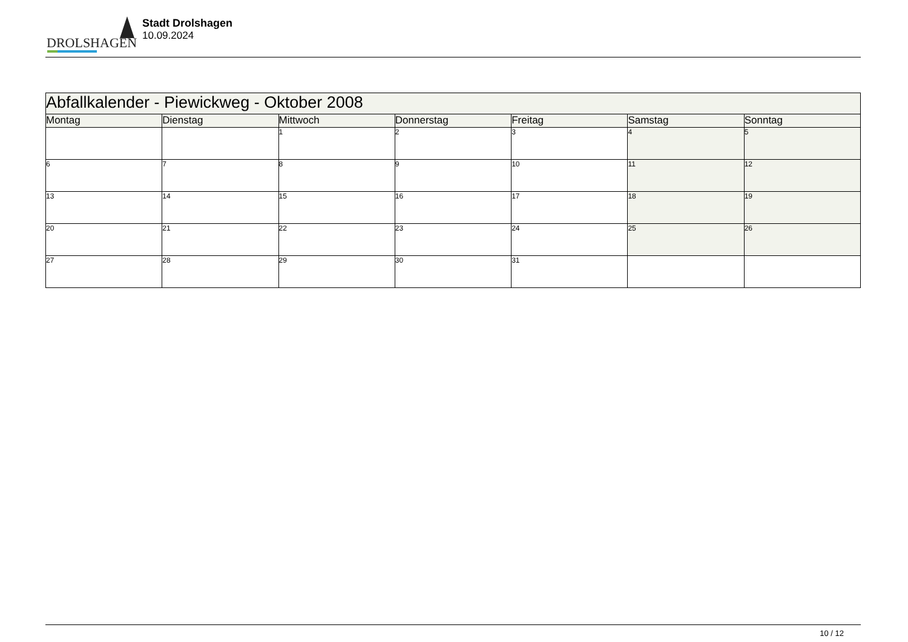DROLSHAGEN
Stadt Drolshagen
10.09.2024
| Abfallkalender - Piewickweg - Oktober 2008 | | | | | | |
| --- | --- | --- | --- | --- | --- | --- |
| Montag | Dienstag | Mittwoch | Donnerstag | Freitag | Samstag | Sonntag |
| | | 1 | 2 | 3 | 4 | 5 |
| 6 | 7 | 8 | 9 | 10 | 11 | 12 |
| 13 | 14 | 15 | 16 | 17 | 18 | 19 |
| 20 | 21 | 22 | 23 | 24 | 25 | 26 |
| 27 | 28 | 29 | 30 | 31 | | |
10 / 12